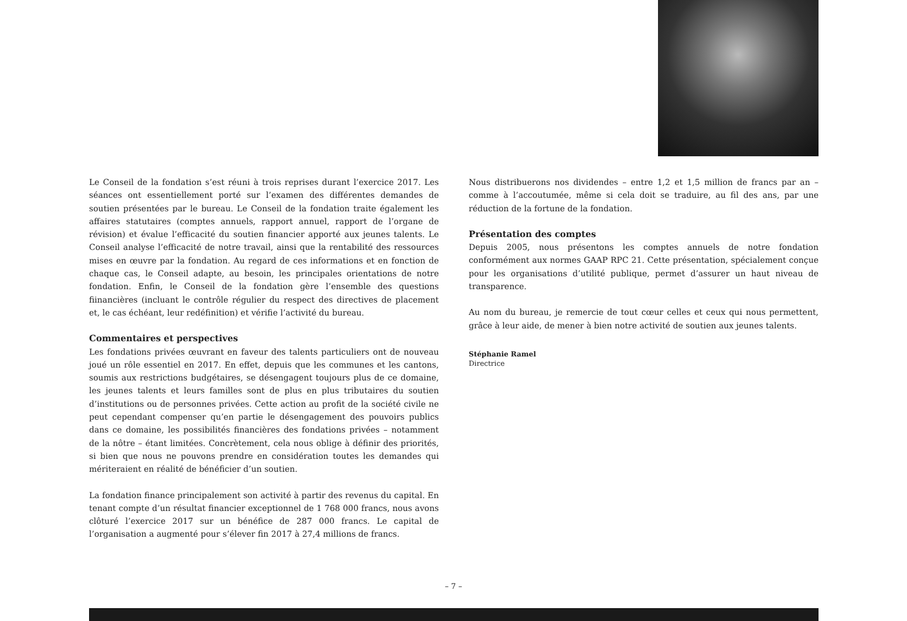Le Conseil de la fondation s’est réuni à trois reprises durant l’exercice 2017. Les séances ont essentiellement porté sur l’examen des différentes demandes de soutien présentées par le bureau. Le Conseil de la fondation traite également les affaires statutaires (comptes annuels, rapport annuel, rapport de l’organe de révision) et évalue l’efficacité du soutien financier apporté aux jeunes talents. Le Conseil analyse l’efficacité de notre travail, ainsi que la rentabilité des ressources mises en œuvre par la fondation. Au regard de ces informations et en fonction de chaque cas, le Conseil adapte, au besoin, les principales orientations de notre fondation. Enfin, le Conseil de la fondation gère l’ensemble des questions fiinancières (incluant le contrôle régulier du respect des directives de placement et, le cas échéant, leur redéfinition) et vérifie l’activité du bureau.
Commentaires et perspectives
Les fondations privées œuvrant en faveur des talents particuliers ont de nouveau joué un rôle essentiel en 2017. En effet, depuis que les communes et les cantons, soumis aux restrictions budgétaires, se désengagent toujours plus de ce domaine, les jeunes talents et leurs familles sont de plus en plus tributaires du soutien d’institutions ou de personnes privées. Cette action au profit de la société civile ne peut cependant compenser qu’en partie le désengagement des pouvoirs publics dans ce domaine, les possibilités financières des fondations privées – notamment de la nôtre – étant limitées. Concrètement, cela nous oblige à définir des priorités, si bien que nous ne pouvons prendre en considération toutes les demandes qui mériteraient en réalité de bénéficier d’un soutien.
La fondation finance principalement son activité à partir des revenus du capital. En tenant compte d’un résultat financier exceptionnel de 1 768 000 francs, nous avons clôturé l’exercice 2017 sur un bénéfice de 287 000 francs. Le capital de l’organisation a augmenté pour s’élever fin 2017 à 27,4 millions de francs.
Nous distribuerons nos dividendes – entre 1,2 et 1,5 million de francs par an – comme à l’accoutumée, même si cela doit se traduire, au fil des ans, par une réduction de la fortune de la fondation.
Présentation des comptes
Depuis 2005, nous présentons les comptes annuels de notre fondation conformément aux normes GAAP RPC 21. Cette présentation, spécialement conçue pour les organisations d’utilité publique, permet d’assurer un haut niveau de transparence.
Au nom du bureau, je remercie de tout cœur celles et ceux qui nous permettent, grâce à leur aide, de mener à bien notre activité de soutien aux jeunes talents.
Stéphanie Ramel
Directrice
– 7 –